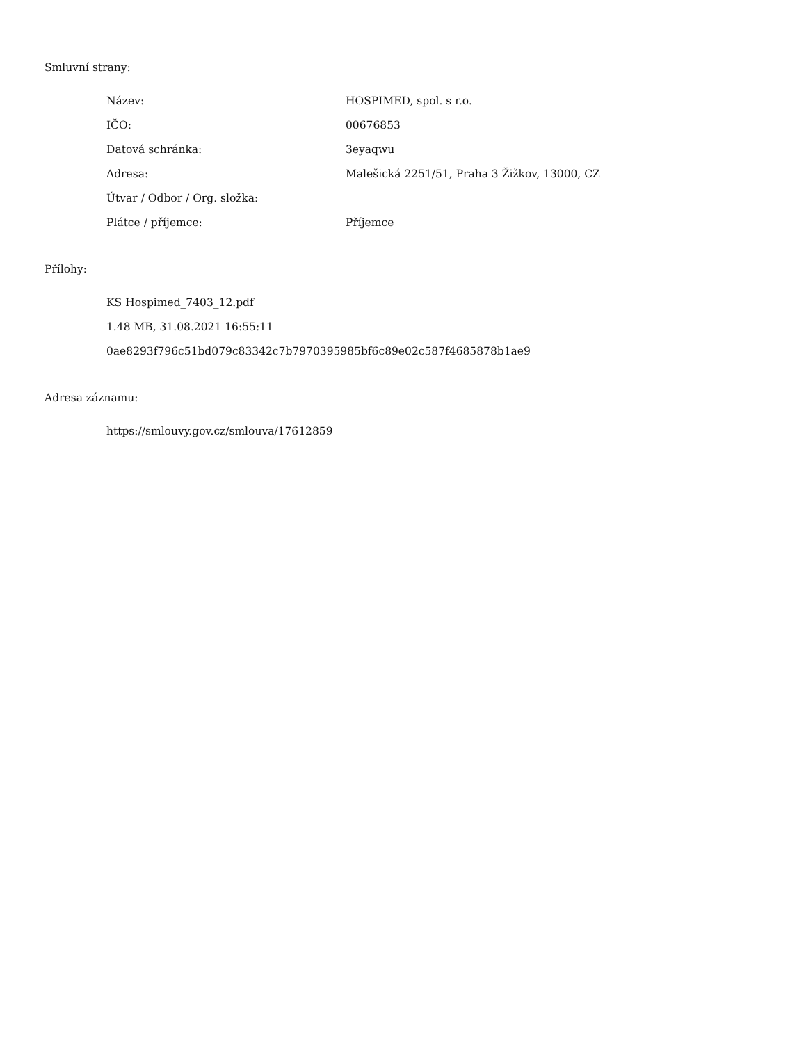Smluvní strany:
| Název: | HOSPIMED, spol. s r.o. |
| IČO: | 00676853 |
| Datová schránka: | 3eyaqwu |
| Adresa: | Malešická 2251/51, Praha 3 Žižkov, 13000, CZ |
| Útvar / Odbor / Org. složka: | |
| Plátce / příjemce: | Příjemce |
Přílohy:
KS Hospimed_7403_12.pdf
1.48 MB, 31.08.2021 16:55:11
0ae8293f796c51bd079c83342c7b7970395985bf6c89e02c587f4685878b1ae9
Adresa záznamu:
https://smlouvy.gov.cz/smlouva/17612859